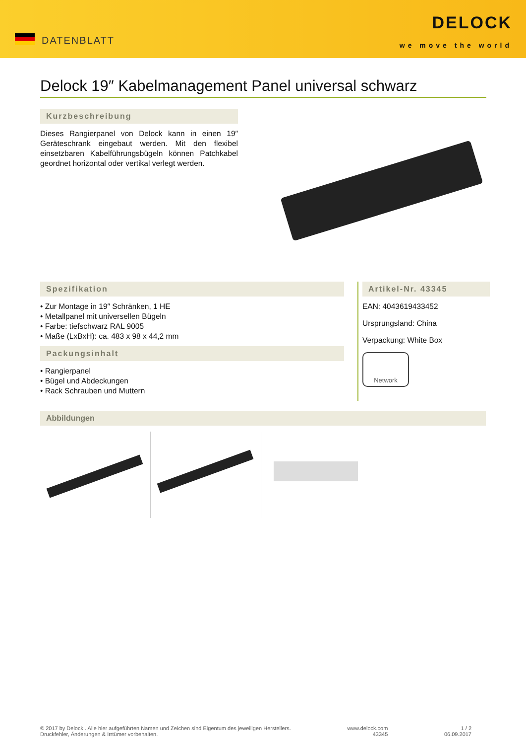DATENBLATT
DELOCK
we move the world
Delock 19″ Kabelmanagement Panel universal schwarz
Kurzbeschreibung
Dieses Rangierpanel von Delock kann in einen 19″ Geräteschrank eingebaut werden. Mit den flexibel einsetzbaren Kabelführungsbügeln können Patchkabel geordnet horizontal oder vertikal verlegt werden.
Spezifikation
• Zur Montage in 19″ Schränken, 1 HE
• Metallpanel mit universellen Bügeln
• Farbe: tiefschwarz RAL 9005
• Maße (LxBxH): ca. 483 x 98 x 44,2 mm
Packungsinhalt
• Rangierpanel
• Bügel und Abdeckungen
• Rack Schrauben und Muttern
Artikel-Nr. 43345
EAN: 4043619433452
Ursprungsland: China
Verpackung: White Box
Network
Abbildungen
© 2017 by Delock . Alle hier aufgeführten Namen und Zeichen sind Eigentum des jeweiligen Herstellers.
Druckfehler, Änderungen & Irrtümer vorbehalten.
www.delock.com
43345
1 / 2
06.09.2017